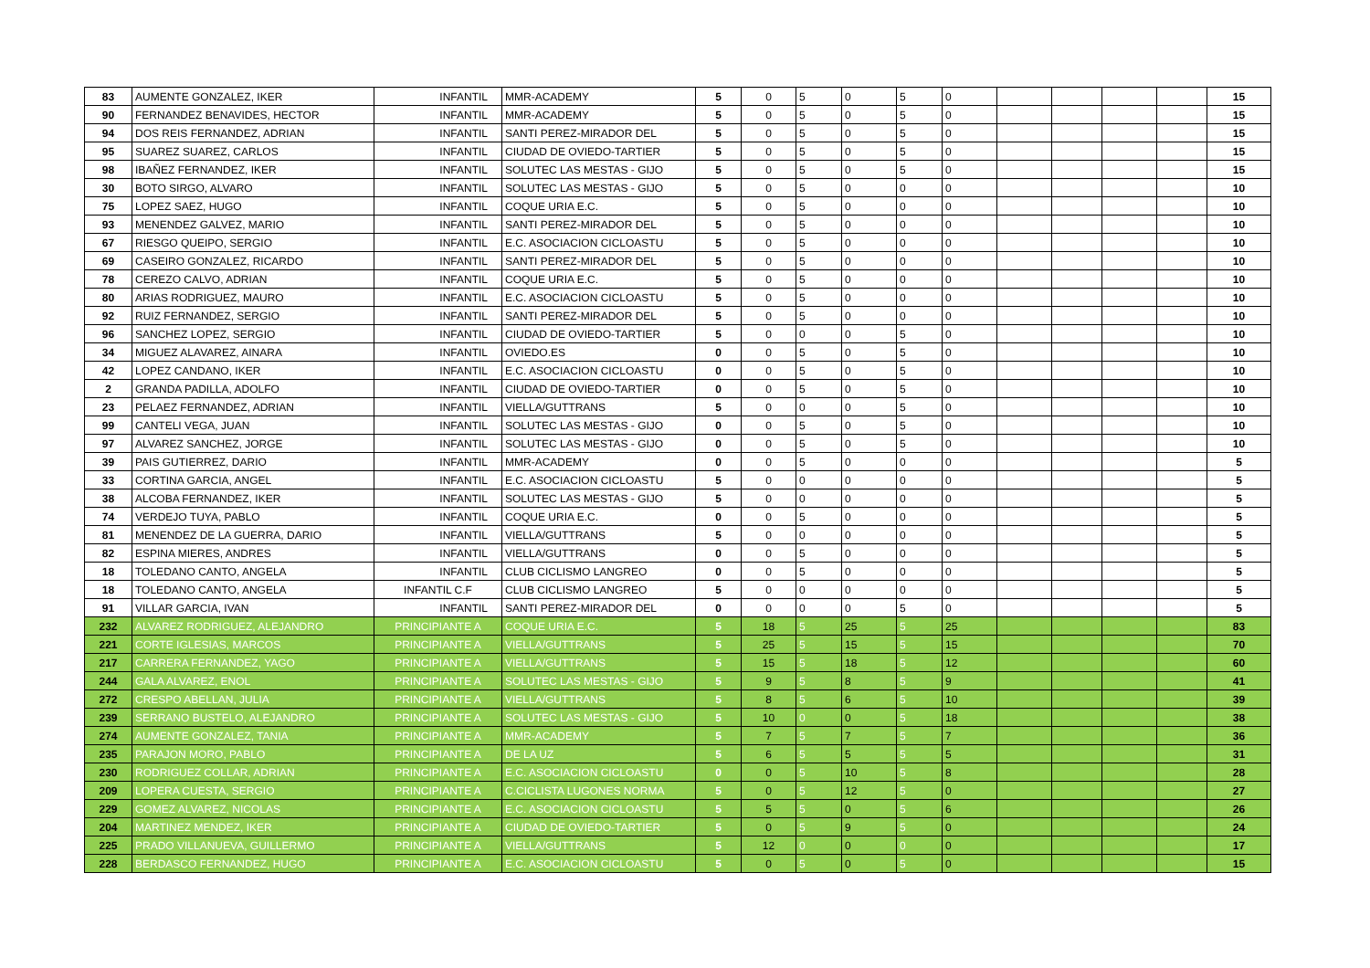| 83 | AUMENTE GONZALEZ, IKER | INFANTIL | MMR-ACADEMY | 5 | 0 | 5 | 0 | 5 | 0 | | | | | 15 |
| 90 | FERNANDEZ BENAVIDES, HECTOR | INFANTIL | MMR-ACADEMY | 5 | 0 | 5 | 0 | 5 | 0 | | | | | 15 |
| 94 | DOS REIS FERNANDEZ, ADRIAN | INFANTIL | SANTI PEREZ-MIRADOR DEL | 5 | 0 | 5 | 0 | 5 | 0 | | | | | 15 |
| 95 | SUAREZ SUAREZ, CARLOS | INFANTIL | CIUDAD DE OVIEDO-TARTIER | 5 | 0 | 5 | 0 | 5 | 0 | | | | | 15 |
| 98 | IBAÑEZ FERNANDEZ, IKER | INFANTIL | SOLUTEC LAS MESTAS - GIJO | 5 | 0 | 5 | 0 | 5 | 0 | | | | | 15 |
| 30 | BOTO SIRGO, ALVARO | INFANTIL | SOLUTEC LAS MESTAS - GIJO | 5 | 0 | 5 | 0 | 0 | 0 | | | | | 10 |
| 75 | LOPEZ SAEZ, HUGO | INFANTIL | COQUE URIA E.C. | 5 | 0 | 5 | 0 | 0 | 0 | | | | | 10 |
| 93 | MENENDEZ GALVEZ, MARIO | INFANTIL | SANTI PEREZ-MIRADOR DEL | 5 | 0 | 5 | 0 | 0 | 0 | | | | | 10 |
| 67 | RIESGO QUEIPO, SERGIO | INFANTIL | E.C. ASOCIACION CICLOASTU | 5 | 0 | 5 | 0 | 0 | 0 | | | | | 10 |
| 69 | CASEIRO GONZALEZ, RICARDO | INFANTIL | SANTI PEREZ-MIRADOR DEL | 5 | 0 | 5 | 0 | 0 | 0 | | | | | 10 |
| 78 | CEREZO CALVO, ADRIAN | INFANTIL | COQUE URIA E.C. | 5 | 0 | 5 | 0 | 0 | 0 | | | | | 10 |
| 80 | ARIAS RODRIGUEZ, MAURO | INFANTIL | E.C. ASOCIACION CICLOASTU | 5 | 0 | 5 | 0 | 0 | 0 | | | | | 10 |
| 92 | RUIZ FERNANDEZ, SERGIO | INFANTIL | SANTI PEREZ-MIRADOR DEL | 5 | 0 | 5 | 0 | 0 | 0 | | | | | 10 |
| 96 | SANCHEZ LOPEZ, SERGIO | INFANTIL | CIUDAD DE OVIEDO-TARTIER | 5 | 0 | 0 | 0 | 5 | 0 | | | | | 10 |
| 34 | MIGUEZ ALAVAREZ, AINARA | INFANTIL | OVIEDO.ES | 0 | 0 | 5 | 0 | 5 | 0 | | | | | 10 |
| 42 | LOPEZ CANDANO, IKER | INFANTIL | E.C. ASOCIACION CICLOASTU | 0 | 0 | 5 | 0 | 5 | 0 | | | | | 10 |
| 2 | GRANDA PADILLA, ADOLFO | INFANTIL | CIUDAD DE OVIEDO-TARTIER | 0 | 0 | 5 | 0 | 5 | 0 | | | | | 10 |
| 23 | PELAEZ FERNANDEZ, ADRIAN | INFANTIL | VIELLA/GUTTRANS | 5 | 0 | 0 | 0 | 5 | 0 | | | | | 10 |
| 99 | CANTELI VEGA, JUAN | INFANTIL | SOLUTEC LAS MESTAS - GIJO | 0 | 0 | 5 | 0 | 5 | 0 | | | | | 10 |
| 97 | ALVAREZ SANCHEZ, JORGE | INFANTIL | SOLUTEC LAS MESTAS - GIJO | 0 | 0 | 5 | 0 | 5 | 0 | | | | | 10 |
| 39 | PAIS GUTIERREZ, DARIO | INFANTIL | MMR-ACADEMY | 0 | 0 | 5 | 0 | 0 | 0 | | | | | 5 |
| 33 | CORTINA GARCIA, ANGEL | INFANTIL | E.C. ASOCIACION CICLOASTU | 5 | 0 | 0 | 0 | 0 | 0 | | | | | 5 |
| 38 | ALCOBA FERNANDEZ, IKER | INFANTIL | SOLUTEC LAS MESTAS - GIJO | 5 | 0 | 0 | 0 | 0 | 0 | | | | | 5 |
| 74 | VERDEJO TUYA, PABLO | INFANTIL | COQUE URIA E.C. | 0 | 0 | 5 | 0 | 0 | 0 | | | | | 5 |
| 81 | MENENDEZ DE LA GUERRA, DARIO | INFANTIL | VIELLA/GUTTRANS | 5 | 0 | 0 | 0 | 0 | 0 | | | | | 5 |
| 82 | ESPINA MIERES, ANDRES | INFANTIL | VIELLA/GUTTRANS | 0 | 0 | 5 | 0 | 0 | 0 | | | | | 5 |
| 18 | TOLEDANO CANTO, ANGELA | INFANTIL | CLUB CICLISMO LANGREO | 0 | 0 | 5 | 0 | 0 | 0 | | | | | 5 |
| 18 | TOLEDANO CANTO, ANGELA | INFANTIL C.F | CLUB CICLISMO LANGREO | 5 | 0 | 0 | 0 | 0 | 0 | | | | | 5 |
| 91 | VILLAR GARCIA, IVAN | INFANTIL | SANTI PEREZ-MIRADOR DEL | 0 | 0 | 0 | 0 | 5 | 0 | | | | | 5 |
| 232 | ALVAREZ RODRIGUEZ, ALEJANDRO | PRINCIPIANTE A | COQUE URIA E.C. | 5 | 18 | 5 | 25 | 5 | 25 | | | | | 83 |
| 221 | CORTE IGLESIAS, MARCOS | PRINCIPIANTE A | VIELLA/GUTTRANS | 5 | 25 | 5 | 15 | 5 | 15 | | | | | 70 |
| 217 | CARRERA FERNANDEZ, YAGO | PRINCIPIANTE A | VIELLA/GUTTRANS | 5 | 15 | 5 | 18 | 5 | 12 | | | | | 60 |
| 244 | GALA ALVAREZ, ENOL | PRINCIPIANTE A | SOLUTEC LAS MESTAS - GIJO | 5 | 9 | 5 | 8 | 5 | 9 | | | | | 41 |
| 272 | CRESPO ABELLAN, JULIA | PRINCIPIANTE A | VIELLA/GUTTRANS | 5 | 8 | 5 | 6 | 5 | 10 | | | | | 39 |
| 239 | SERRANO BUSTELO, ALEJANDRO | PRINCIPIANTE A | SOLUTEC LAS MESTAS - GIJO | 5 | 10 | 0 | 0 | 5 | 18 | | | | | 38 |
| 274 | AUMENTE GONZALEZ, TANIA | PRINCIPIANTE A | MMR-ACADEMY | 5 | 7 | 5 | 7 | 5 | 7 | | | | | 36 |
| 235 | PARAJON MORO, PABLO | PRINCIPIANTE A | DE LA UZ | 5 | 6 | 5 | 5 | 5 | 5 | | | | | 31 |
| 230 | RODRIGUEZ COLLAR, ADRIAN | PRINCIPIANTE A | E.C. ASOCIACION CICLOASTU | 0 | 0 | 5 | 10 | 5 | 8 | | | | | 28 |
| 209 | LOPERA CUESTA, SERGIO | PRINCIPIANTE A | C.CICLISTA LUGONES NORMA | 5 | 0 | 5 | 12 | 5 | 0 | | | | | 27 |
| 229 | GOMEZ ALVAREZ, NICOLAS | PRINCIPIANTE A | E.C. ASOCIACION CICLOASTU | 5 | 5 | 5 | 0 | 5 | 6 | | | | | 26 |
| 204 | MARTINEZ MENDEZ, IKER | PRINCIPIANTE A | CIUDAD DE OVIEDO-TARTIER | 5 | 0 | 5 | 9 | 5 | 0 | | | | | 24 |
| 225 | PRADO VILLANUEVA, GUILLERMO | PRINCIPIANTE A | VIELLA/GUTTRANS | 5 | 12 | 0 | 0 | 0 | 0 | | | | | 17 |
| 228 | BERDASCO FERNANDEZ, HUGO | PRINCIPIANTE A | E.C. ASOCIACION CICLOASTU | 5 | 0 | 5 | 0 | 5 | 0 | | | | | 15 |